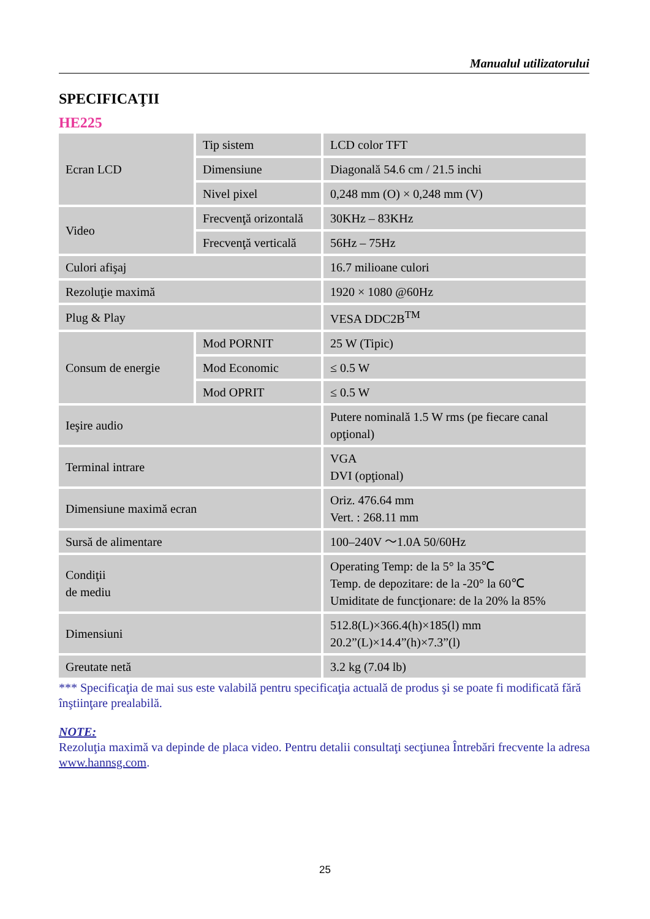Manualul utilizatorului
SPECIFICAŢII
HE225
| Ecran LCD | Tip sistem | LCD color TFT |
| | Dimensiune | Diagonală 54.6 cm / 21.5 inchi |
| | Nivel pixel | 0,248 mm (O) × 0,248 mm (V) |
| Video | Frecvenţă orizontală | 30KHz – 83KHz |
| | Frecvenţă verticală | 56Hz – 75Hz |
| Culori afişaj | | 16.7 milioane culori |
| Rezoluţie maximă | | 1920 × 1080 @60Hz |
| Plug & Play | | VESA DDC2B<sup>TM</sup> |
| Consum de energie | Mod PORNIT | 25 W (Tipic) |
| | Mod Economic | ≤ 0.5 W |
| | Mod OPRIT | ≤ 0.5 W |
| Ieşire audio | | Putere nominală 1.5 W rms (pe fiecare canal opţional) |
| Terminal intrare | | VGA DVI (opţional) |
| Dimensiune maximă ecran | | Oriz. 476.64 mm Vert. : 268.11 mm |
| Sursă de alimentare | | 100–240V ～1.0A 50/60Hz |
| Condiţii de mediu | | Operating Temp: de la 5° la 35℃ Temp. de depozitare: de la -20° la 60℃ Umiditate de funcţionare: de la 20% la 85% |
| Dimensiuni | | 512.8(L)×366.4(h)×185(l) mm 20.2”(L)×14.4”(h)×7.3”(l) |
| Greutate netă | | 3.2 kg (7.04 lb) |
*** Specificaţia de mai sus este valabilă pentru specificaţia actuală de produs şi se poate fi modificată fără înştiinţare prealabilă.
NOTE:
Rezoluţia maximă va depinde de placa video. Pentru detalii consultaţi secţiunea Întrebări frecvente la adresa www.hannsg.com.
25